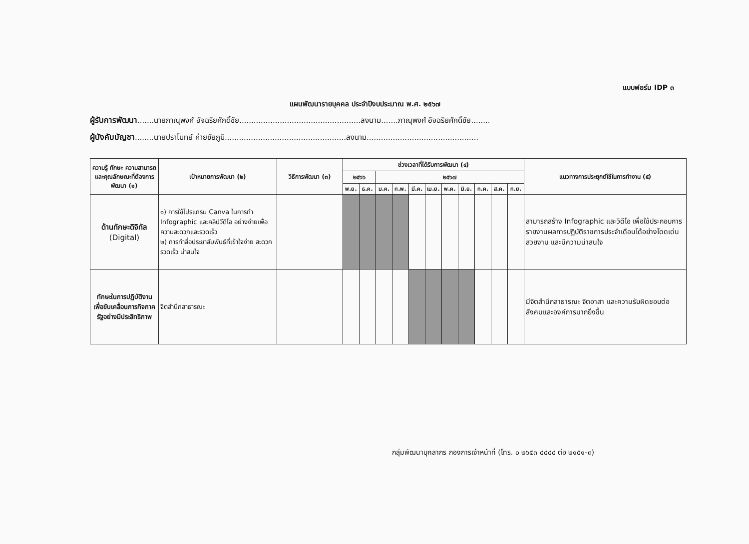แบบฟอร์ม IDP ๓
แผนพัฒนารายบุคคล ประจำปีงบประมาณ พ.ศ. ๒๕๖๗
ผู้รับการพัฒนา.......นายภาณุพงศ์ อัจฉริยศักดิ์ชัย...................................................ลงนาม.......ภาณุพงศ์ อัจฉริยศักดิ์ชัย........
ผู้บังคับบัญชา........นายปราโมทย์ ค่ายชัยภูมิ...................................................ลงนาม...............................................
| ความรู้ ทักษะ ความสามารถ และคุณลักษณะที่ต้องการพัฒนา (๑) | เป้าหมายการพัฒนา (๒) | วิธีการพัฒนา (๓) | ช่วงเวลาที่ได้รับการพัฒนา (๔) | | | | | | | | | | | แนวทางการประยุกต์ใช้ในการทำงาน (๕) |
| --- | --- | --- | --- | --- | --- | --- | --- | --- | --- | --- | --- | --- | --- | --- |
| | | | ๒๕๖๖ | | ๒๕๖๗ | | | | | | | | | |
| | | | พ.ย. | ธ.ค. | ม.ค. | ก.พ. | มี.ค. | เม.ย. | พ.ค. | มิ.ย. | ก.ค. | ส.ค. | ก.ย. | |
| ด้านทักษะดิจิทัล (Digital) | ๑) การใช้โปรแกรม Canva ในการทำ Infographic และคลิปวีดีโอ อย่างง่ายเพื่อความสะดวกและรวดเร็ว ๒) การทำสื่อประชาสัมพันธ์ที่เข้าใจง่าย สะดวก รวดเร็ว น่าสนใจ | | | | | | | | | | | | | สามารถสร้าง Infographic และวิดีโอ เพื่อใช้ประกอบการรายงานผลการปฏิบัติราชการประจำเดือนได้อย่างโดดเด่น สวยงาม และมีความน่าสนใจ |
| ทักษะในการปฏิบัติงานเพื่อขับเคลื่อนภารกิจภาครัฐอย่างมีประสิทธิภาพ | จิตสำนึกสาธารณะ | | | | | | | | | | | | | มีจิตสำนึกสาธารณะ จิตอาสา และความรับผิดชอบต่อสังคมและองค์การมากยิ่งขึ้น |
กลุ่มพัฒนาบุคลากร กองการเจ้าหน้าที่ (โทร. ๐ ๒๖๕๓ ๔๔๔๔ ต่อ ๒๑๕๑-๓)